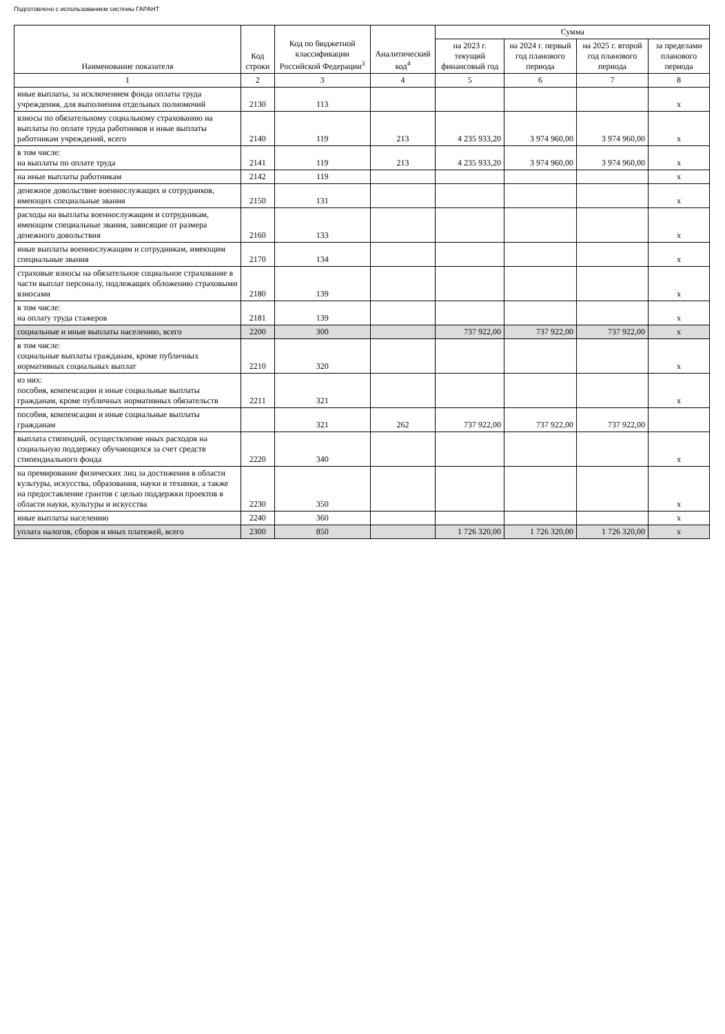Подготовлено с использованием системы ГАРАНТ
| Наименование показателя | Код строки | Код по бюджетной классификации Российской Федерации<sup>3</sup> | Аналитический код<sup>4</sup> | Сумма | | | |
| --- | --- | --- | --- | --- | --- | --- | --- |
| | | | | на 2023 г. текущий финансовый год | на 2024 г. первый год планового периода | на 2025 г. второй год планового периода | за пределами планового периода |
| 1 | 2 | 3 | 4 | 5 | 6 | 7 | 8 |
| иные выплаты, за исключением фонда оплаты труда учреждения, для выполнения отдельных полномочий | 2130 | 113 | | | | | x |
| взносы по обязательному социальному страхованию на выплаты по оплате труда работников и иные выплаты работникам учреждений, всего | 2140 | 119 | 213 | 4 235 933,20 | 3 974 960,00 | 3 974 960,00 | x |
| в том числе: на выплаты по оплате труда | 2141 | 119 | 213 | 4 235 933,20 | 3 974 960,00 | 3 974 960,00 | x |
| на иные выплаты работникам | 2142 | 119 | | | | | x |
| денежное довольствие военнослужащих и сотрудников, имеющих специальные звания | 2150 | 131 | | | | | x |
| расходы на выплаты военнослужащим и сотрудникам, имеющим специальные звания, зависящие от размера денежного довольствия | 2160 | 133 | | | | | x |
| иные выплаты военнослужащим и сотрудникам, имеющим специальные звания | 2170 | 134 | | | | | x |
| страховые взносы на обязательное социальное страхование в части выплат персоналу, подлежащих обложению страховыми взносами | 2180 | 139 | | | | | x |
| в том числе: на оплату труда стажеров | 2181 | 139 | | | | | x |
| социальные и иные выплаты населению, всего | 2200 | 300 | | 737 922,00 | 737 922,00 | 737 922,00 | x |
| в том числе: социальные выплаты гражданам, кроме публичных нормативных социальных выплат | 2210 | 320 | | | | | x |
| из них: пособия, компенсации и иные социальные выплаты гражданам, кроме публичных нормативных обязательств | 2211 | 321 | | | | | x |
| пособия, компенсации и иные социальные выплаты гражданам | | 321 | 262 | 737 922,00 | 737 922,00 | 737 922,00 | |
| выплата стипендий, осуществление иных расходов на социальную поддержку обучающихся за счет средств стипендиального фонда | 2220 | 340 | | | | | x |
| на премирование физических лиц за достижения в области культуры, искусства, образования, науки и техники, а также на предоставление грантов с целью поддержки проектов в области науки, культуры и искусства | 2230 | 350 | | | | | x |
| иные выплаты населению | 2240 | 360 | | | | | x |
| уплата налогов, сборов и иных платежей, всего | 2300 | 850 | | 1 726 320,00 | 1 726 320,00 | 1 726 320,00 | x |